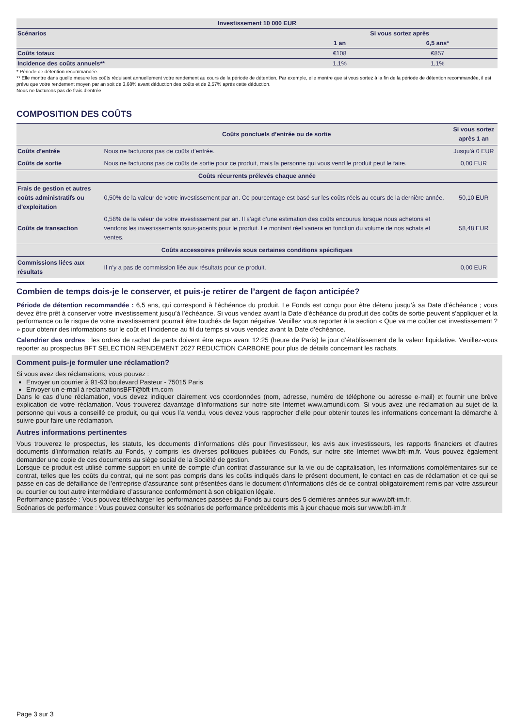| Investissement 10 000 EUR | | | |
| --- | --- | --- | --- |
| Scénarios | | Si vous sortez après | |
| | | 1 an | 6,5 ans* |
| Coûts totaux | | €108 | €857 |
| Incidence des coûts annuels** | | 1,1% | 1,1% |
* Période de détention recommandée.
** Elle montre dans quelle mesure les coûts réduisent annuellement votre rendement au cours de la période de détention. Par exemple, elle montre que si vous sortez à la fin de la période de détention recommandée, il est prévu que votre rendement moyen par an soit de 3,68% avant déduction des coûts et de 2,57% après cette déduction.
Nous ne facturons pas de frais d’entrée
COMPOSITION DES COÛTS
| | Coûts ponctuels d’entrée ou de sortie | Si vous sortez après 1 an |
| Coûts d’entrée | Nous ne facturons pas de coûts d’entrée. | Jusqu’à 0 EUR |
| Coûts de sortie | Nous ne facturons pas de coûts de sortie pour ce produit, mais la personne qui vous vend le produit peut le faire. | 0,00 EUR |
| Coûts récurrents prélevés chaque année | | |
| Frais de gestion et autres coûts administratifs ou d’exploitation | 0,50% de la valeur de votre investissement par an. Ce pourcentage est basé sur les coûts réels au cours de la dernière année. | 50,10 EUR |
| Coûts de transaction | 0,58% de la valeur de votre investissement par an. Il s’agit d’une estimation des coûts encourus lorsque nous achetons et vendons les investissements sous-jacents pour le produit. Le montant réel variera en fonction du volume de nos achats et ventes. | 58,48 EUR |
| Coûts accessoires prélevés sous certaines conditions spécifiques | | |
| Commissions liées aux résultats | Il n’y a pas de commission liée aux résultats pour ce produit. | 0,00 EUR |
Combien de temps dois-je le conserver, et puis-je retirer de l’argent de façon anticipée?
Période de détention recommandée : 6,5 ans, qui correspond à l’échéance du produit. Le Fonds est conçu pour être détenu jusqu’à sa Date d’échéance ; vous devez être prêt à conserver votre investissement jusqu’à l’échéance. Si vous vendez avant la Date d’échéance du produit des coûts de sortie peuvent s'appliquer et la performance ou le risque de votre investissement pourrait être touchés de façon négative. Veuillez vous reporter à la section « Que va me coûter cet investissement ? » pour obtenir des informations sur le coût et l’incidence au fil du temps si vous vendez avant la Date d’échéance.
Calendrier des ordres : les ordres de rachat de parts doivent être reçus avant 12:25 (heure de Paris) le jour d’établissement de la valeur liquidative. Veuillez-vous reporter au prospectus BFT SELECTION RENDEMENT 2027 REDUCTION CARBONE pour plus de détails concernant les rachats.
Comment puis-je formuler une réclamation?
Si vous avez des réclamations, vous pouvez :
Envoyer un courrier à 91-93 boulevard Pasteur - 75015 Paris
Envoyer un e-mail à reclamationsBFT@bft-im.com
Dans le cas d’une réclamation, vous devez indiquer clairement vos coordonnées (nom, adresse, numéro de téléphone ou adresse e-mail) et fournir une brève explication de votre réclamation. Vous trouverez davantage d’informations sur notre site Internet www.amundi.com. Si vous avez une réclamation au sujet de la personne qui vous a conseillé ce produit, ou qui vous l’a vendu, vous devez vous rapprocher d’elle pour obtenir toutes les informations concernant la démarche à suivre pour faire une réclamation.
Autres informations pertinentes
Vous trouverez le prospectus, les statuts, les documents d’informations clés pour l’investisseur, les avis aux investisseurs, les rapports financiers et d’autres documents d’information relatifs au Fonds, y compris les diverses politiques publiées du Fonds, sur notre site Internet www.bft-im.fr. Vous pouvez également demander une copie de ces documents au siège social de la Société de gestion.
Lorsque ce produit est utilisé comme support en unité de compte d’un contrat d’assurance sur la vie ou de capitalisation, les informations complémentaires sur ce contrat, telles que les coûts du contrat, qui ne sont pas compris dans les coûts indiqués dans le présent document, le contact en cas de réclamation et ce qui se passe en cas de défaillance de l’entreprise d’assurance sont présentées dans le document d’informations clés de ce contrat obligatoirement remis par votre assureur ou courtier ou tout autre intermédiaire d’assurance conformément à son obligation légale.
Performance passée : Vous pouvez télécharger les performances passées du Fonds au cours des 5 dernières années sur www.bft-im.fr.
Scénarios de performance : Vous pouvez consulter les scénarios de performance précédents mis à jour chaque mois sur www.bft-im.fr
Page 3 sur 3